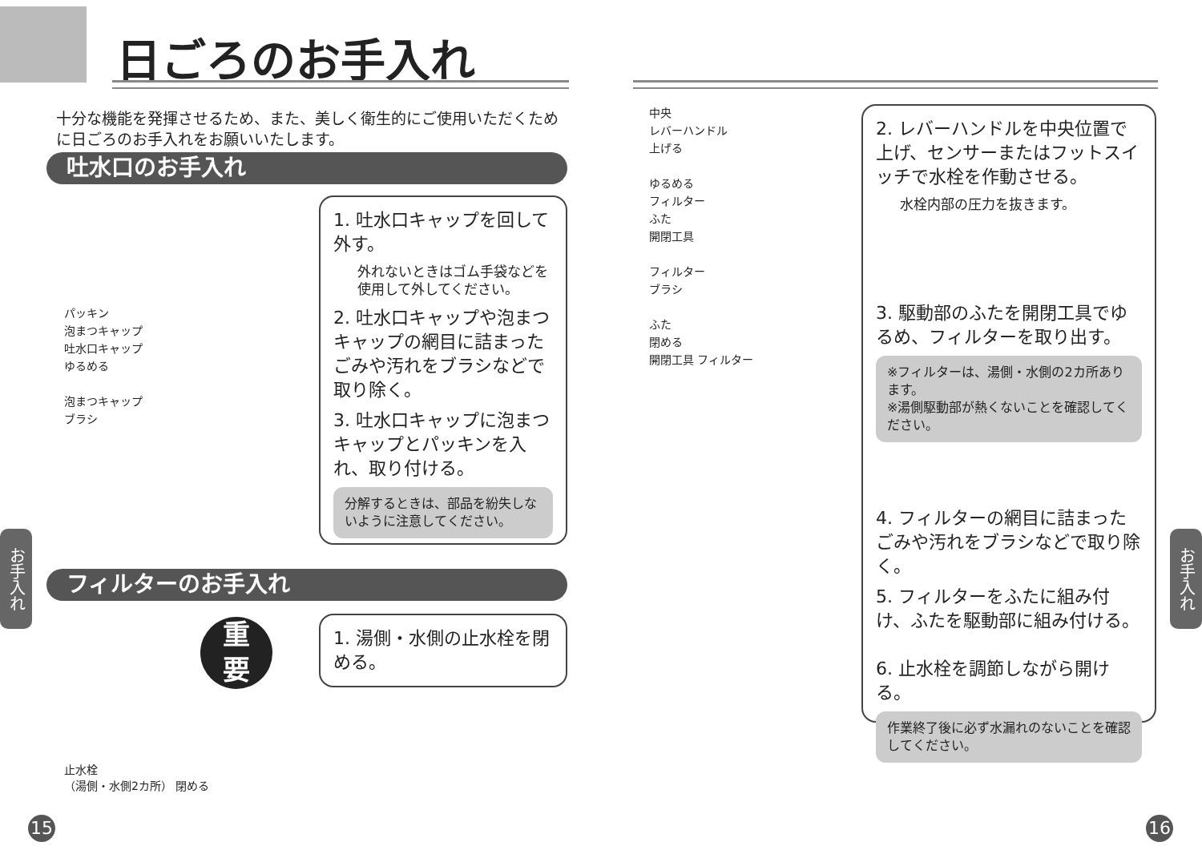日ごろのお手入れ
十分な機能を発揮させるため、また、美しく衛生的にご使用いただくために日ごろのお手入れをお願いいたします。
吐水口のお手入れ
パッキン
泡まつキャップ
吐水口キャップ
ゆるめる
泡まつキャップ
ブラシ
1. 吐水口キャップを回して外す。
外れないときはゴム手袋などを使用して外してください。
2. 吐水口キャップや泡まつキャップの網目に詰まったごみや汚れをブラシなどで取り除く。
3. 吐水口キャップに泡まつキャップとパッキンを入れ、取り付ける。
分解するときは、部品を紛失しないように注意してください。
フィルターのお手入れ
重
要
1. 湯側・水側の止水栓を閉める。
止水栓
（湯側・水側2カ所） 閉める
お手入れ
15
中央
レバーハンドル
上げる
ゆるめる
フィルター
ふた
開閉工具
フィルター
ブラシ
ふた
閉める
開閉工具 フィルター
2. レバーハンドルを中央位置で上げ、センサーまたはフットスイッチで水栓を作動させる。
水栓内部の圧力を抜きます。
3. 駆動部のふたを開閉工具でゆるめ、フィルターを取り出す。
※フィルターは、湯側・水側の2カ所あります。
※湯側駆動部が熱くないことを確認してください。
4. フィルターの網目に詰まったごみや汚れをブラシなどで取り除く。
5. フィルターをふたに組み付け、ふたを駆動部に組み付ける。
6. 止水栓を調節しながら開ける。
作業終了後に必ず水漏れのないことを確認してください。
お手入れ
16